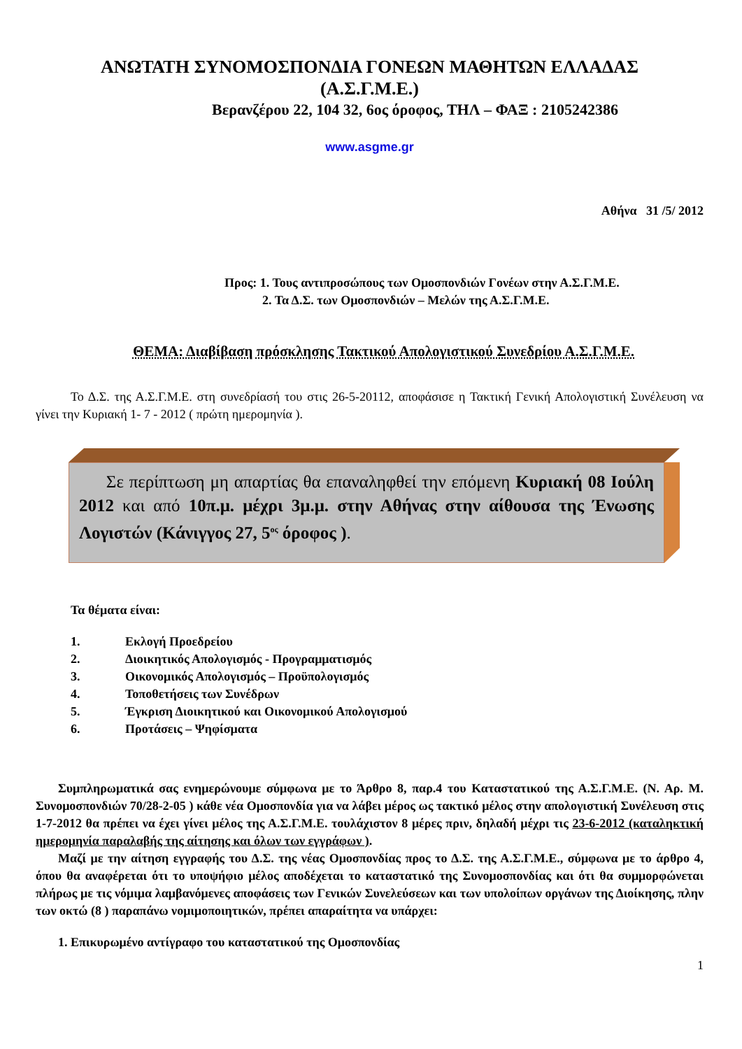ΑΝΩΤΑΤΗ ΣΥΝΟΜΟΣΠΟΝΔΙΑ ΓΟΝΕΩΝ ΜΑΘΗΤΩΝ ΕΛΛΑΔΑΣ
(Α.Σ.Γ.Μ.Ε.)
Βερανζέρου 22, 104 32, 6ος όροφος, ΤΗΛ – ΦΑΞ : 2105242386
www.asgme.gr
Αθήνα 31 /5/ 2012
Προς: 1. Τους αντιπροσώπους των Ομοσπονδιών Γονέων στην Α.Σ.Γ.Μ.Ε.
2. Τα Δ.Σ. των Ομοσπονδιών – Μελών της Α.Σ.Γ.Μ.Ε.
ΘΕΜΑ: Διαβίβαση πρόσκλησης Τακτικού Απολογιστικού Συνεδρίου Α.Σ.Γ.Μ.Ε.
Το Δ.Σ. της Α.Σ.Γ.Μ.Ε. στη συνεδρίασή του στις 26-5-20112, αποφάσισε η Τακτική Γενική Απολογιστική Συνέλευση να γίνει την Κυριακή 1- 7 - 2012 ( πρώτη ημερομηνία ).
Σε περίπτωση μη απαρτίας θα επαναληφθεί την επόμενη Κυριακή 08 Ιούλη 2012 και από 10π.μ. μέχρι 3μ.μ. στην Αθήνας στην αίθουσα της Ένωσης Λογιστών (Κάνιγγος 27, 5<sup>ος</sup> όροφος ).
Τα θέματα είναι:
1. Εκλογή Προεδρείου
2. Διοικητικός Απολογισμός - Προγραμματισμός
3. Οικονομικός Απολογισμός – Προϋπολογισμός
4. Τοποθετήσεις των Συνέδρων
5. Έγκριση Διοικητικού και Οικονομικού Απολογισμού
6. Προτάσεις – Ψηφίσματα
Συμπληρωματικά σας ενημερώνουμε σύμφωνα με το Άρθρο 8, παρ.4 του Καταστατικού της Α.Σ.Γ.Μ.Ε. (Ν. Αρ. Μ. Συνομοσπονδιών 70/28-2-05 ) κάθε νέα Ομοσπονδία για να λάβει μέρος ως τακτικό μέλος στην απολογιστική Συνέλευση στις 1-7-2012 θα πρέπει να έχει γίνει μέλος της Α.Σ.Γ.Μ.Ε. τουλάχιστον 8 μέρες πριν, δηλαδή μέχρι τις 23-6-2012 (καταληκτική ημερομηνία παραλαβής της αίτησης και όλων των εγγράφων ).
Μαζί με την αίτηση εγγραφής του Δ.Σ. της νέας Ομοσπονδίας προς το Δ.Σ. της Α.Σ.Γ.Μ.Ε., σύμφωνα με το άρθρο 4, όπου θα αναφέρεται ότι το υποψήφιο μέλος αποδέχεται το καταστατικό της Συνομοσπονδίας και ότι θα συμμορφώνεται πλήρως με τις νόμιμα λαμβανόμενες αποφάσεις των Γενικών Συνελεύσεων και των υπολοίπων οργάνων της Διοίκησης, πλην των οκτώ (8 ) παραπάνω νομιμοποιητικών, πρέπει απαραίτητα να υπάρχει:
1. Επικυρωμένο αντίγραφο του καταστατικού της Ομοσπονδίας
1